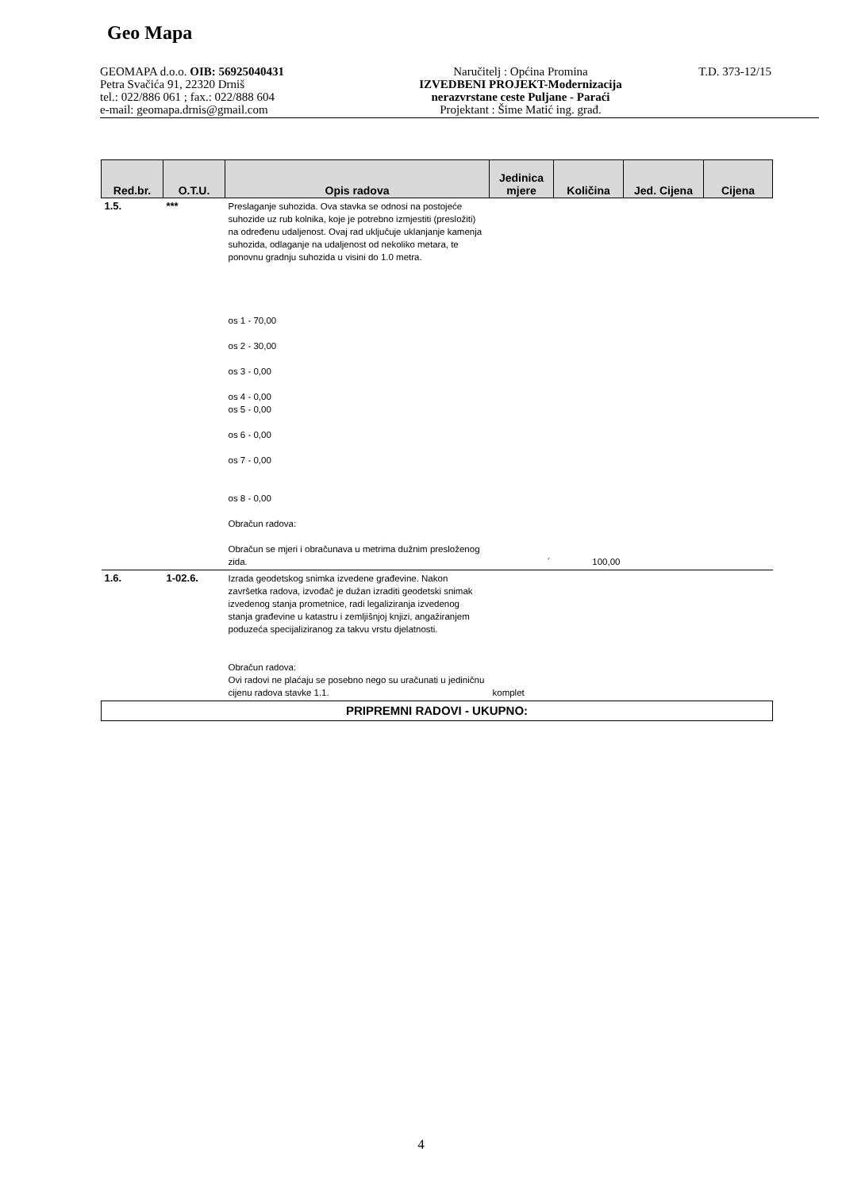Geo Mapa
GEOMAPA d.o.o. OIB: 56925040431
Petra Svačića 91, 22320 Drniš
tel.: 022/886 061 ; fax.: 022/888 604
e-mail: geomapa.drnis@gmail.com
Naručitelj : Općina Promina
IZVEDBENI PROJEKT-Modernizacija
nerazvrstane ceste Puljane - Paraći
Projektant : Šime Matić ing. građ.
T.D. 373-12/15
| Red.br. | O.T.U. | Opis radova | Jedinica mjere | Količina | Jed. Cijena | Cijena |
| --- | --- | --- | --- | --- | --- | --- |
| 1.5. | *** | Preslaganje suhozida. Ova stavka se odnosi na postojeće suhozide uz rub kolnika, koje je potrebno izmjestiti (presložiti) na određenu udaljenost. Ovaj rad uključuje uklanjanje kamenja suhozida, odlaganje na udaljenost od nekoliko metara, te ponovnu gradnju suhozida u visini do 1.0 metra. os 1 - 70,00 os 2 - 30,00 os 3 - 0,00 os 4 - 0,00 os 5 - 0,00 os 6 - 0,00 os 7 - 0,00 os 8 - 0,00 Obračun radova: Obračun se mjeri i obračunava u metrima dužnim presloženog zida. | ´ | 100,00 | | |
| 1.6. | 1-02.6. | Izrada geodetskog snimka izvedene građevine. Nakon završetka radova, izvođač je dužan izraditi geodetski snimak izvedenog stanja prometnice, radi legaliziranja izvedenog stanja građevine u katastru i zemljišnjoj knjizi, angažiranjem poduzeća specijaliziranog za takvu vrstu djelatnosti. Obračun radova: Ovi radovi ne plaćaju se posebno nego su uračunati u jediničnu cijenu radova stavke 1.1. | komplet | | | |
| PRIPREMNI RADOVI - UKUPNO: | | | | | | |
4